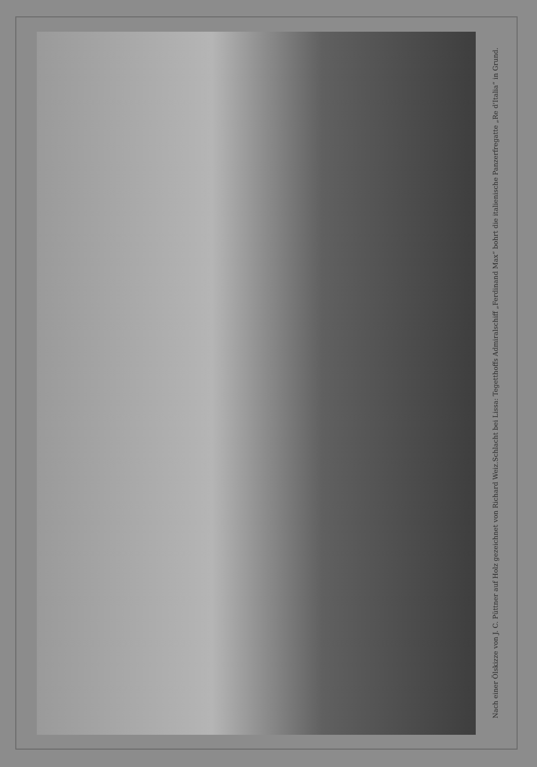Schlacht bei Lissa: Tegetthoffs Admiralschiff „Ferdinand Max“ bohrt die italienische Panzerfregatte „Re d'Italia“ in Grund.
Nach einer Ölskizze von J. C. Püttner auf Holz gezeichnet von Richard Weiz.